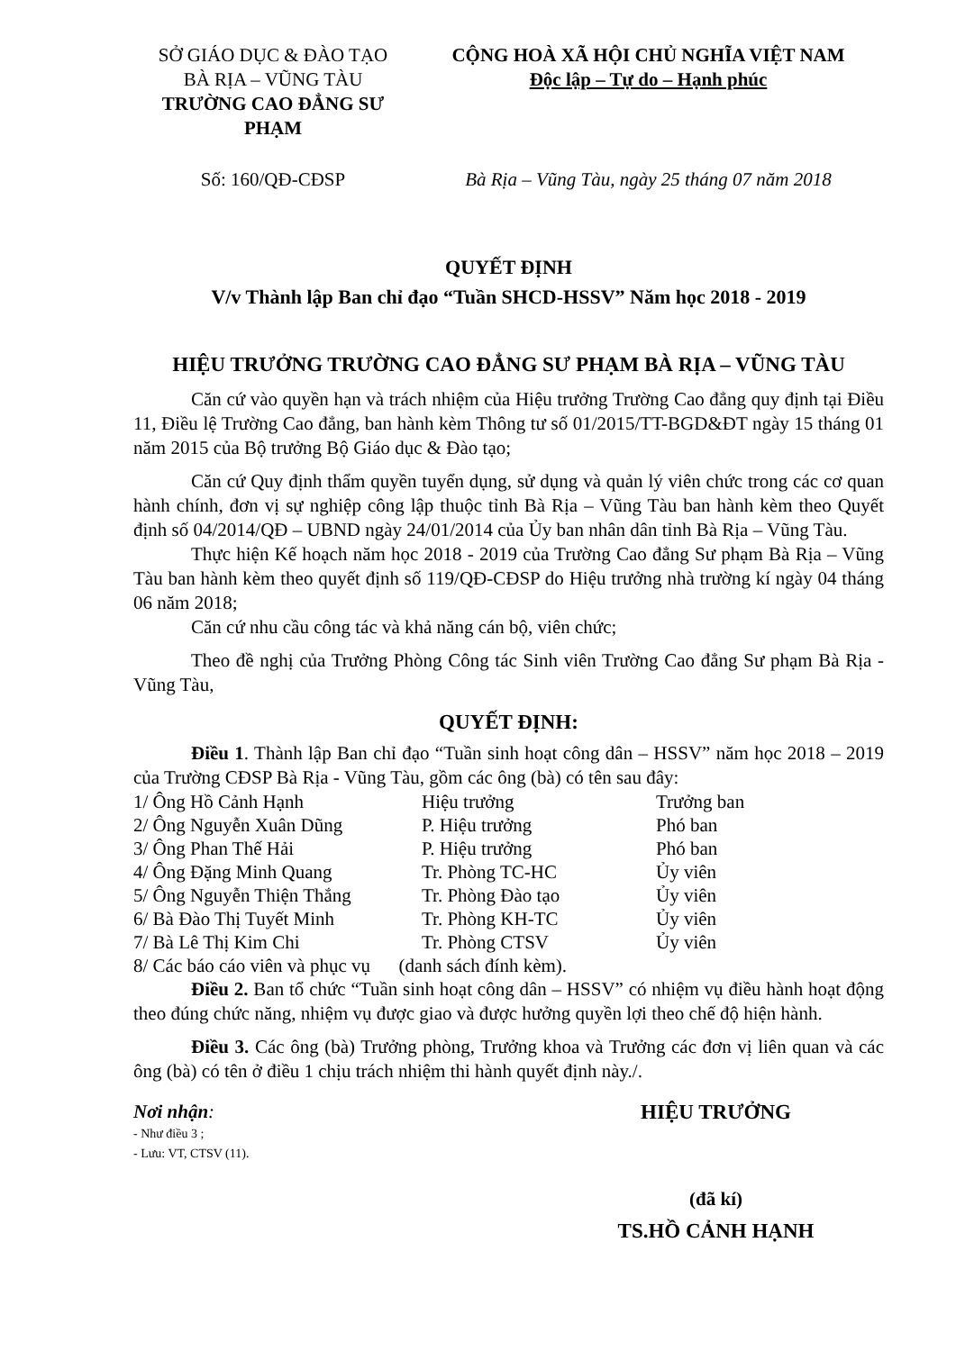SỞ GIÁO DỤC & ĐÀO TẠO
BÀ RỊA – VŨNG TÀU
TRƯỜNG CAO ĐẲNG SƯ PHẠM
CỘNG HOÀ XÃ HỘI CHỦ NGHĨA VIỆT NAM
Độc lập – Tự do – Hạnh phúc
Số: 160/QĐ-CĐSP Bà Rịa – Vũng Tàu, ngày 25 tháng 07 năm 2018
QUYẾT ĐỊNH
V/v Thành lập Ban chỉ đạo “Tuần SHCD-HSSV” Năm học 2018 - 2019
HIỆU TRƯỞNG TRƯỜNG CAO ĐẲNG SƯ PHẠM BÀ RỊA – VŨNG TÀU
Căn cứ vào quyền hạn và trách nhiệm của Hiệu trưởng Trường Cao đẳng quy định tại Điều 11, Điều lệ Trường Cao đẳng, ban hành kèm Thông tư số 01/2015/TT-BGD&ĐT ngày 15 tháng 01 năm 2015 của Bộ trưởng Bộ Giáo dục & Đào tạo;
Căn cứ Quy định thẩm quyền tuyển dụng, sử dụng và quản lý viên chức trong các cơ quan hành chính, đơn vị sự nghiệp công lập thuộc tỉnh Bà Rịa – Vũng Tàu ban hành kèm theo Quyết định số 04/2014/QĐ – UBND ngày 24/01/2014 của Ủy ban nhân dân tỉnh Bà Rịa – Vũng Tàu.
Thực hiện Kế hoạch năm học 2018 - 2019 của Trường Cao đẳng Sư phạm Bà Rịa – Vũng Tàu ban hành kèm theo quyết định số 119/QĐ-CĐSP do Hiệu trưởng nhà trường kí ngày 04 tháng 06 năm 2018;
Căn cứ nhu cầu công tác và khả năng cán bộ, viên chức;
Theo đề nghị của Trưởng Phòng Công tác Sinh viên Trường Cao đẳng Sư phạm Bà Rịa -Vũng Tàu,
QUYẾT ĐỊNH:
Điều 1. Thành lập Ban chỉ đạo “Tuần sinh hoạt công dân – HSSV” năm học 2018 – 2019 của Trường CĐSP Bà Rịa - Vũng Tàu, gồm các ông (bà) có tên sau đây:
| 1/ Ông Hồ Cảnh Hạnh | Hiệu trưởng | Trưởng ban |
| 2/ Ông Nguyễn Xuân Dũng | P. Hiệu trưởng | Phó ban |
| 3/ Ông Phan Thế Hải | P. Hiệu trưởng | Phó ban |
| 4/ Ông Đặng Minh Quang | Tr. Phòng TC-HC | Ủy viên |
| 5/ Ông Nguyễn Thiện Thắng | Tr. Phòng Đào tạo | Ủy viên |
| 6/ Bà Đào Thị Tuyết Minh | Tr. Phòng KH-TC | Ủy viên |
| 7/ Bà Lê Thị Kim Chi | Tr. Phòng CTSV | Ủy viên |
| 8/ Các báo cáo viên và phục vụ (danh sách đính kèm). | | |
Điều 2. Ban tổ chức “Tuần sinh hoạt công dân – HSSV” có nhiệm vụ điều hành hoạt động theo đúng chức năng, nhiệm vụ được giao và được hưởng quyền lợi theo chế độ hiện hành.
Điều 3. Các ông (bà) Trưởng phòng, Trưởng khoa và Trưởng các đơn vị liên quan và các ông (bà) có tên ở điều 1 chịu trách nhiệm thi hành quyết định này./.
Nơi nhận:
- Như điều 3 ;
- Lưu: VT, CTSV (11).
HIỆU TRƯỞNG
(đã kí)
TS.HỒ CẢNH HẠNH